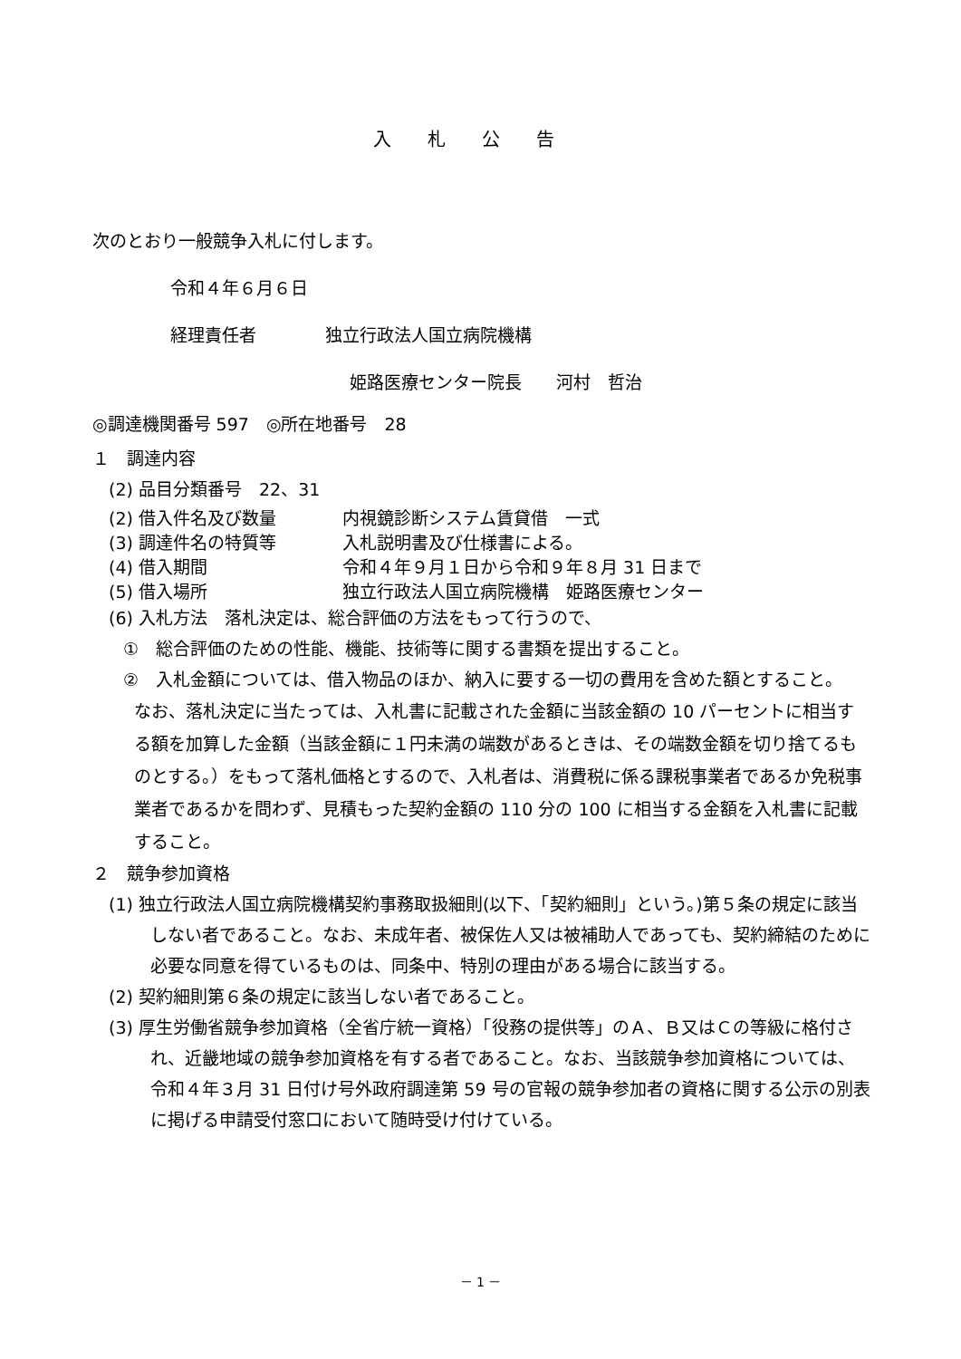入札公告
次のとおり一般競争入札に付します。
令和４年６月６日
経理責任者　　　　独立行政法人国立病院機構
姫路医療センター院長　　河村　哲治
◎調達機関番号 597　◎所在地番号　28
１　調達内容
(2) 品目分類番号　22、31
(2) 借入件名及び数量 内視鏡診断システム賃貸借　一式
(3) 調達件名の特質等 入札説明書及び仕様書による。
(4) 借入期間 令和４年９月１日から令和９年８月 31 日まで
(5) 借入場所 独立行政法人国立病院機構　姫路医療センター
(6) 入札方法　落札決定は、総合評価の方法をもって行うので、
①　総合評価のための性能、機能、技術等に関する書類を提出すること。
②　入札金額については、借入物品のほか、納入に要する一切の費用を含めた額とすること。
なお、落札決定に当たっては、入札書に記載された金額に当該金額の 10 パーセントに相当する額を加算した金額（当該金額に１円未満の端数があるときは、その端数金額を切り捨てるものとする。）をもって落札価格とするので、入札者は、消費税に係る課税事業者であるか免税事業者であるかを問わず、見積もった契約金額の 110 分の 100 に相当する金額を入札書に記載すること。
２　競争参加資格
(1) 独立行政法人国立病院機構契約事務取扱細則(以下、「契約細則」という。)第５条の規定に該当しない者であること。なお、未成年者、被保佐人又は被補助人であっても、契約締結のために必要な同意を得ているものは、同条中、特別の理由がある場合に該当する。
(2) 契約細則第６条の規定に該当しない者であること。
(3) 厚生労働省競争参加資格（全省庁統一資格）「役務の提供等」のＡ、Ｂ又はＣの等級に格付され、近畿地域の競争参加資格を有する者であること。なお、当該競争参加資格については、令和４年３月 31 日付け号外政府調達第 59 号の官報の競争参加者の資格に関する公示の別表に掲げる申請受付窓口において随時受け付けている。
－ 1 －